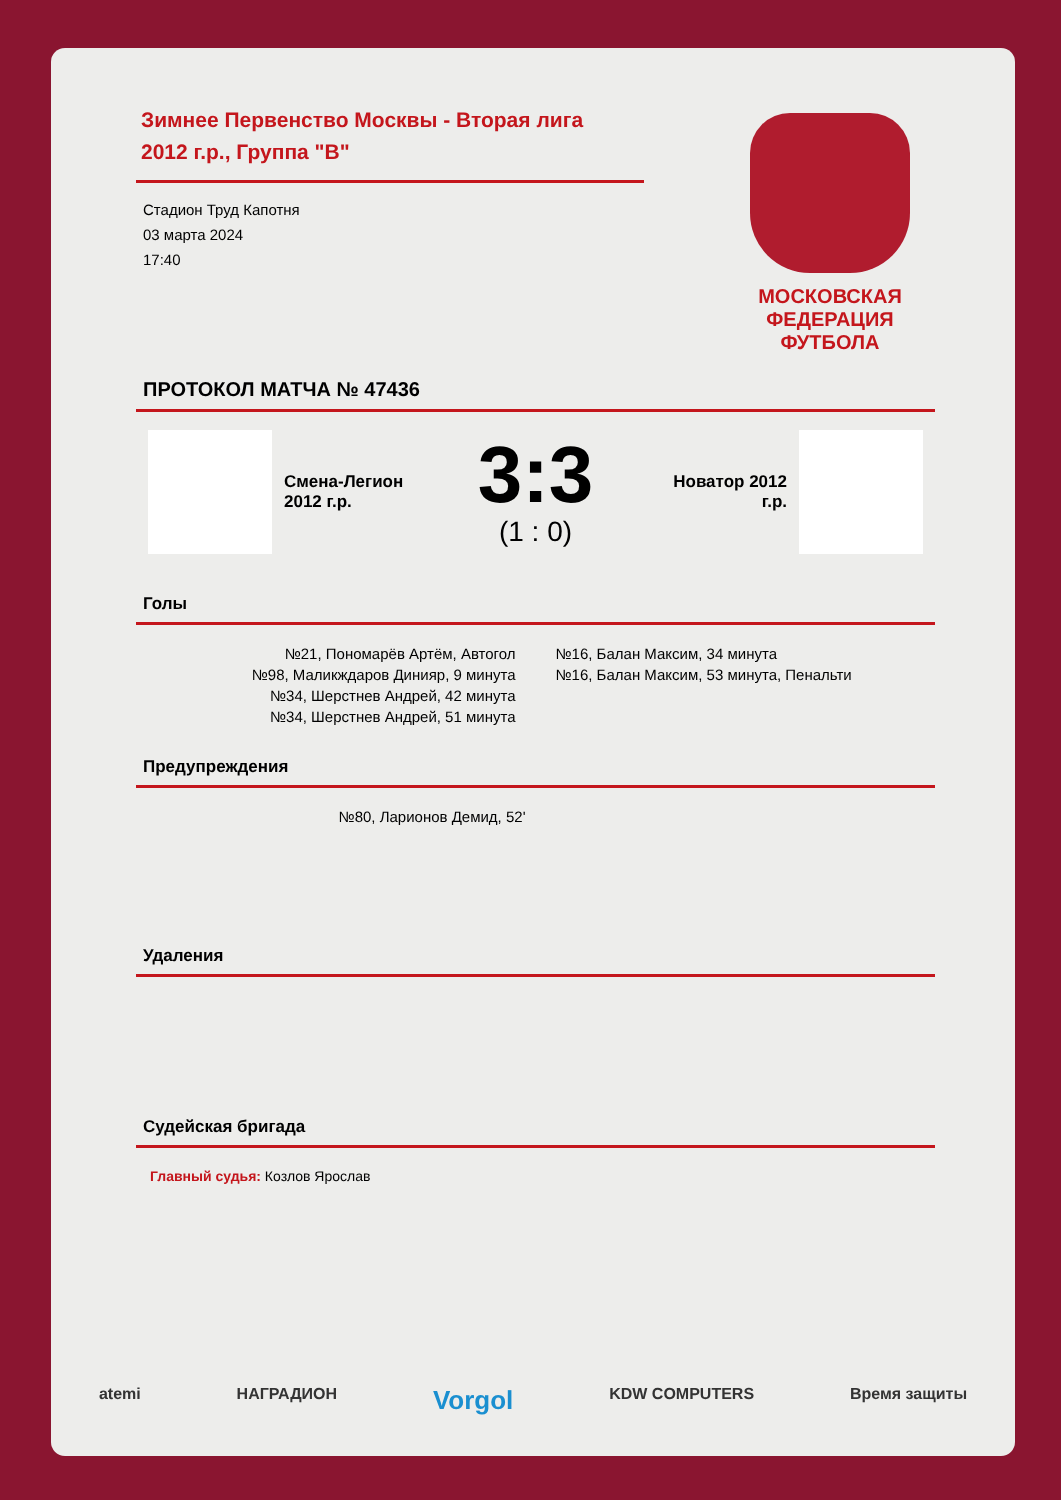Зимнее Первенство Москвы - Вторая лига 2012 г.р., Группа "В"
Стадион Труд Капотня
03 марта 2024
17:40
МОСКОВСКАЯ ФЕДЕРАЦИЯ ФУТБОЛА
ПРОТОКОЛ МАТЧА № 47436
Смена-Легион 2012 г.р.
3:3
(1 : 0)
Новатор 2012 г.р.
Голы
№21, Пономарёв Артём, Автогол
№98, Маликждаров Динияр, 9 минута
№34, Шерстнев Андрей, 42 минута
№34, Шерстнев Андрей, 51 минута
№16, Балан Максим, 34 минута
№16, Балан Максим, 53 минута, Пенальти
Предупреждения
№80, Ларионов Демид, 52'
Удаления
Судейская бригада
Главный судья: Козлов Ярослав
atemi НАГРАДИОН Vorgol KDW COMPUTERS Время защиты